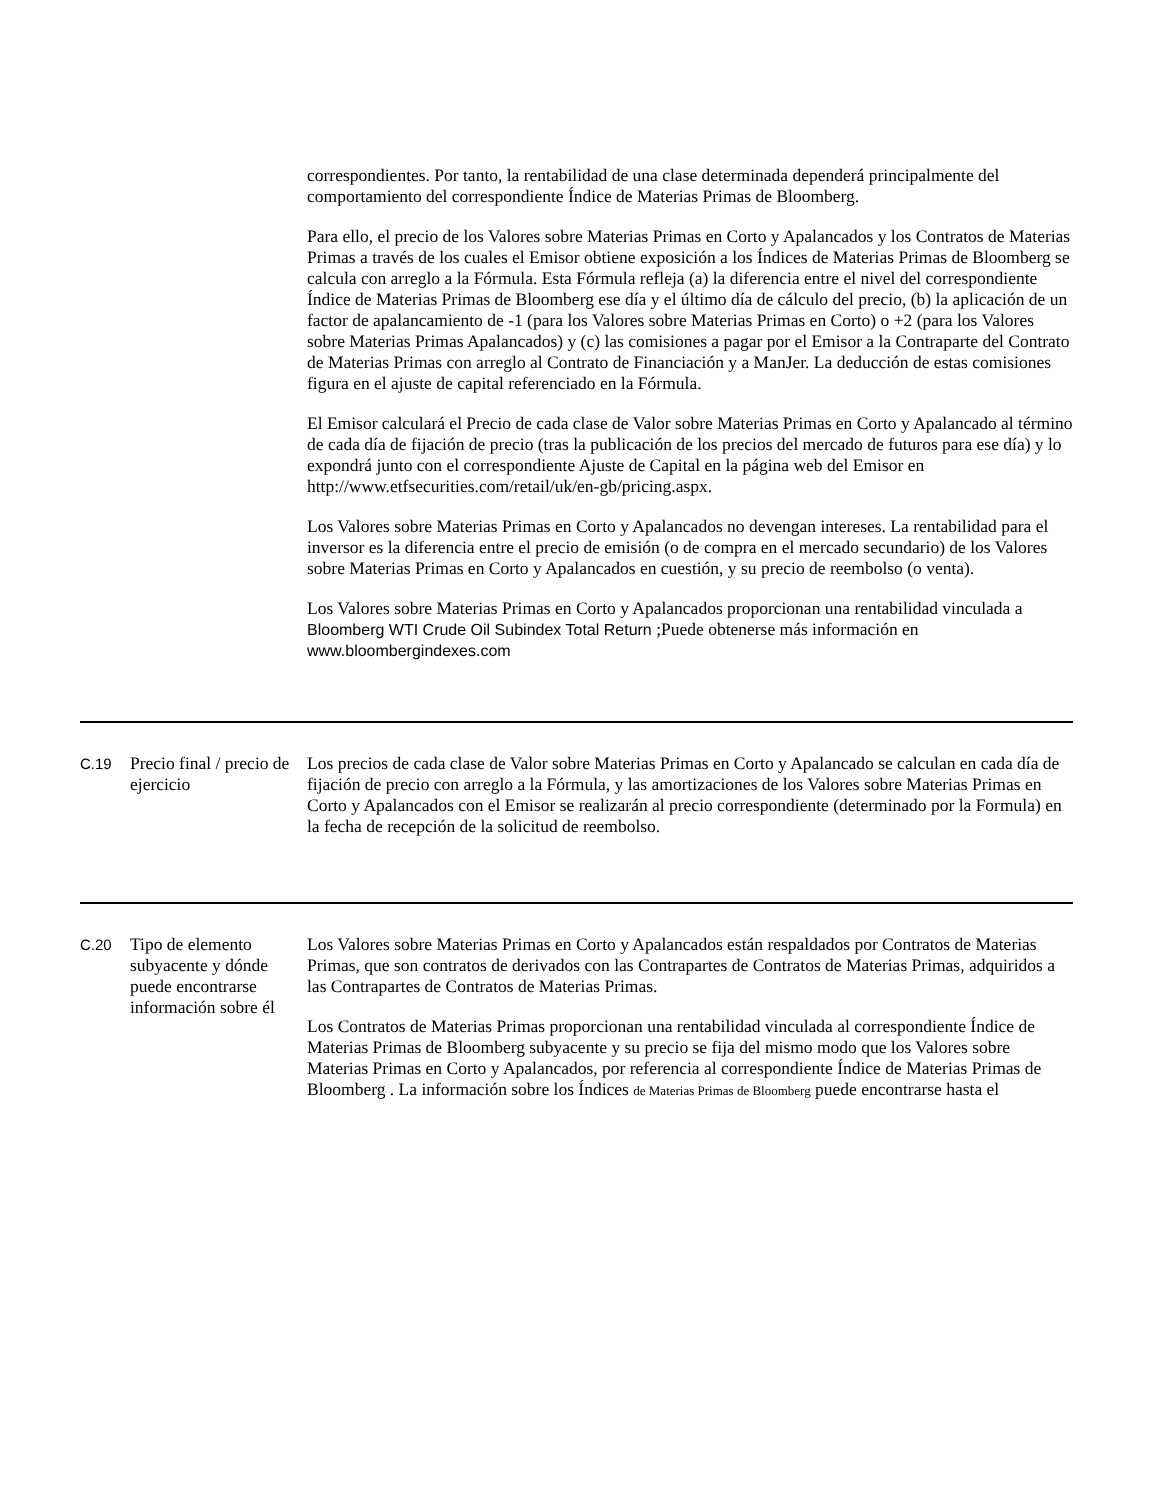| | | correspondientes. Por tanto, la rentabilidad de una clase determinada dependerá principalmente del comportamiento del correspondiente Índice de Materias Primas de Bloomberg. Para ello, el precio de los Valores sobre Materias Primas en Corto y Apalancados y los Contratos de Materias Primas a través de los cuales el Emisor obtiene exposición a los Índices de Materias Primas de Bloomberg se calcula con arreglo a la Fórmula. Esta Fórmula refleja (a) la diferencia entre el nivel del correspondiente Índice de Materias Primas de Bloomberg ese día y el último día de cálculo del precio, (b) la aplicación de un factor de apalancamiento de -1 (para los Valores sobre Materias Primas en Corto) o +2 (para los Valores sobre Materias Primas Apalancados) y (c) las comisiones a pagar por el Emisor a la Contraparte del Contrato de Materias Primas con arreglo al Contrato de Financiación y a ManJer. La deducción de estas comisiones figura en el ajuste de capital referenciado en la Fórmula. El Emisor calculará el Precio de cada clase de Valor sobre Materias Primas en Corto y Apalancado al término de cada día de fijación de precio (tras la publicación de los precios del mercado de futuros para ese día) y lo expondrá junto con el correspondiente Ajuste de Capital en la página web del Emisor en http://www.etfsecurities.com/retail/uk/en-gb/pricing.aspx. Los Valores sobre Materias Primas en Corto y Apalancados no devengan intereses. La rentabilidad para el inversor es la diferencia entre el precio de emisión (o de compra en el mercado secundario) de los Valores sobre Materias Primas en Corto y Apalancados en cuestión, y su precio de reembolso (o venta). Los Valores sobre Materias Primas en Corto y Apalancados proporcionan una rentabilidad vinculada a Bloomberg WTI Crude Oil Subindex Total Return ;Puede obtenerse más información en www.bloombergindexes.com |
| C.19 | Precio final / precio de ejercicio | Los precios de cada clase de Valor sobre Materias Primas en Corto y Apalancado se calculan en cada día de fijación de precio con arreglo a la Fórmula, y las amortizaciones de los Valores sobre Materias Primas en Corto y Apalancados con el Emisor se realizarán al precio correspondiente (determinado por la Formula) en la fecha de recepción de la solicitud de reembolso. |
| C.20 | Tipo de elemento subyacente y dónde puede encontrarse información sobre él | Los Valores sobre Materias Primas en Corto y Apalancados están respaldados por Contratos de Materias Primas, que son contratos de derivados con las Contrapartes de Contratos de Materias Primas, adquiridos a las Contrapartes de Contratos de Materias Primas. Los Contratos de Materias Primas proporcionan una rentabilidad vinculada al correspondiente Índice de Materias Primas de Bloomberg subyacente y su precio se fija del mismo modo que los Valores sobre Materias Primas en Corto y Apalancados, por referencia al correspondiente Índice de Materias Primas de Bloomberg . La información sobre los Índices de Materias Primas de Bloomberg puede encontrarse hasta el |